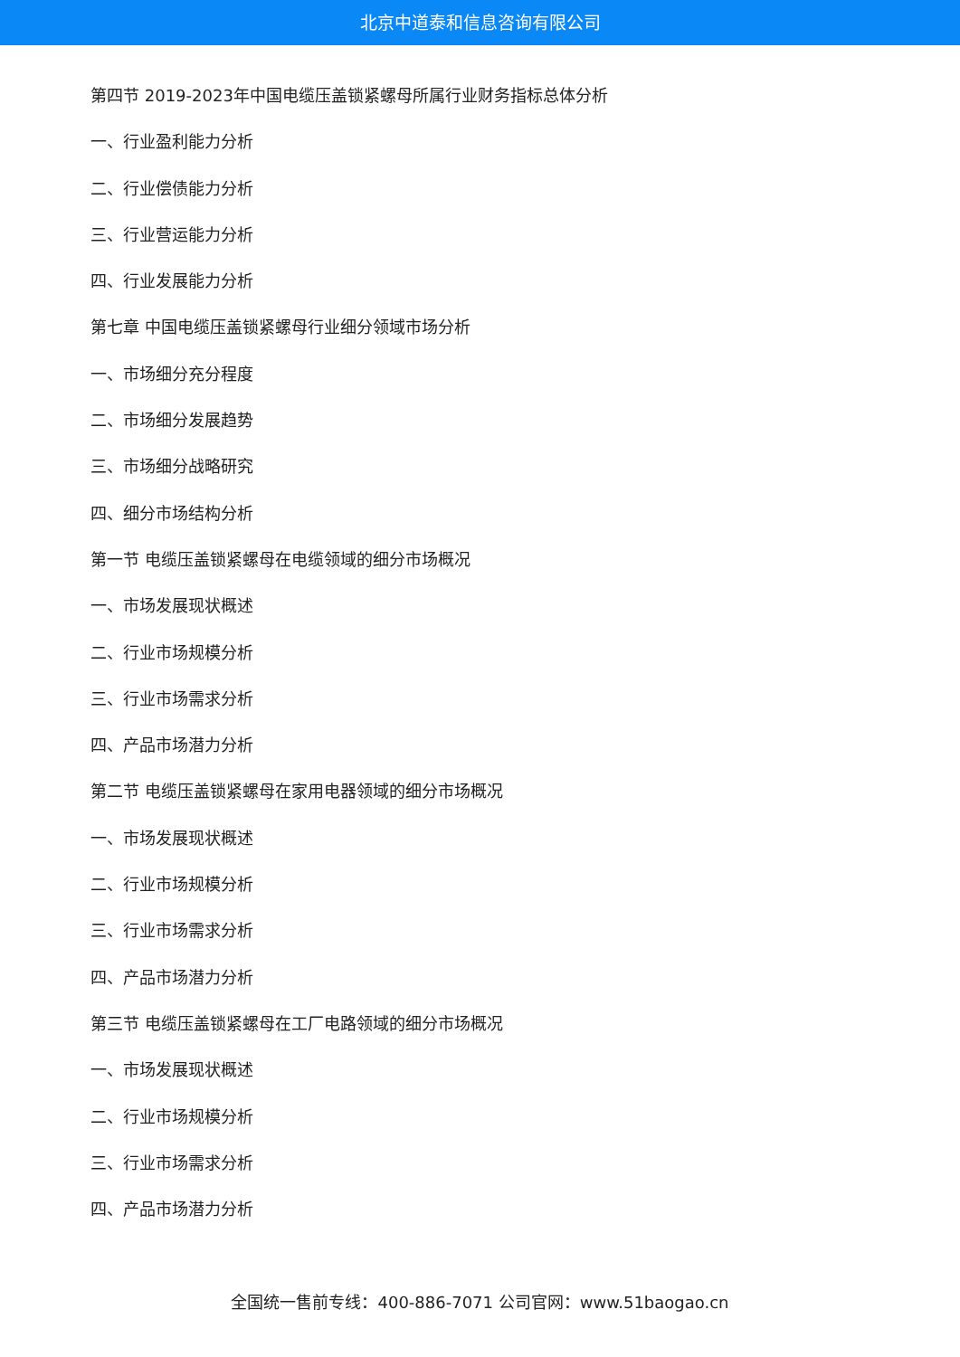北京中道泰和信息咨询有限公司
第四节 2019-2023年中国电缆压盖锁紧螺母所属行业财务指标总体分析
一、行业盈利能力分析
二、行业偿债能力分析
三、行业营运能力分析
四、行业发展能力分析
第七章 中国电缆压盖锁紧螺母行业细分领域市场分析
一、市场细分充分程度
二、市场细分发展趋势
三、市场细分战略研究
四、细分市场结构分析
第一节 电缆压盖锁紧螺母在电缆领域的细分市场概况
一、市场发展现状概述
二、行业市场规模分析
三、行业市场需求分析
四、产品市场潜力分析
第二节 电缆压盖锁紧螺母在家用电器领域的细分市场概况
一、市场发展现状概述
二、行业市场规模分析
三、行业市场需求分析
四、产品市场潜力分析
第三节 电缆压盖锁紧螺母在工厂电路领域的细分市场概况
一、市场发展现状概述
二、行业市场规模分析
三、行业市场需求分析
四、产品市场潜力分析
全国统一售前专线：400-886-7071 公司官网：www.51baogao.cn